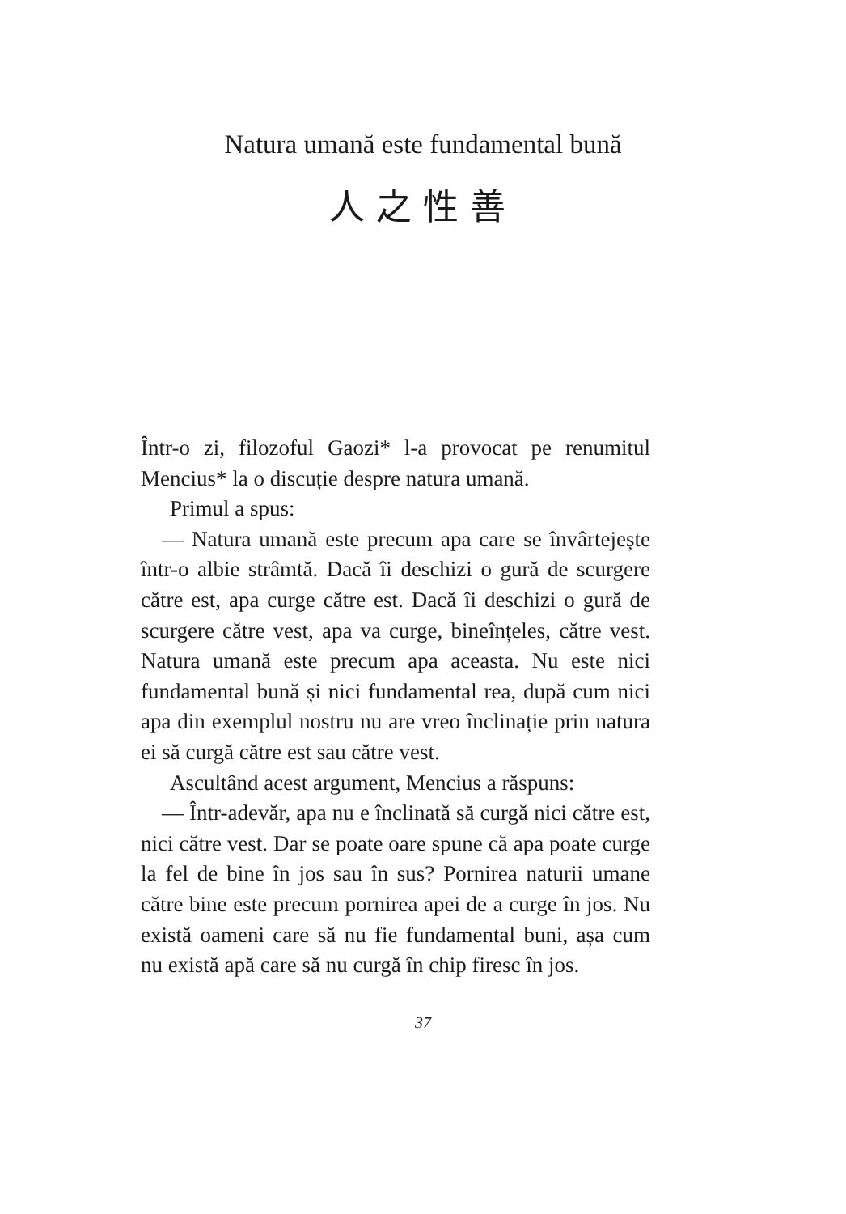Natura umană este fundamental bună
人之性善
Într-o zi, filozoful Gaozi* l-a provocat pe renumitul Mencius* la o discuție despre natura umană.
Primul a spus:
— Natura umană este precum apa care se învârtejește într-o albie strâmtă. Dacă îi deschizi o gură de scurgere către est, apa curge către est. Dacă îi deschizi o gură de scurgere către vest, apa va curge, bineînțeles, către vest. Natura umană este precum apa aceasta. Nu este nici fundamental bună și nici fundamental rea, după cum nici apa din exemplul nostru nu are vreo înclinație prin natura ei să curgă către est sau către vest.
Ascultând acest argument, Mencius a răspuns:
— Într-adevăr, apa nu e înclinată să curgă nici către est, nici către vest. Dar se poate oare spune că apa poate curge la fel de bine în jos sau în sus? Pornirea naturii umane către bine este precum pornirea apei de a curge în jos. Nu există oameni care să nu fie fundamental buni, așa cum nu există apă care să nu curgă în chip firesc în jos.
37